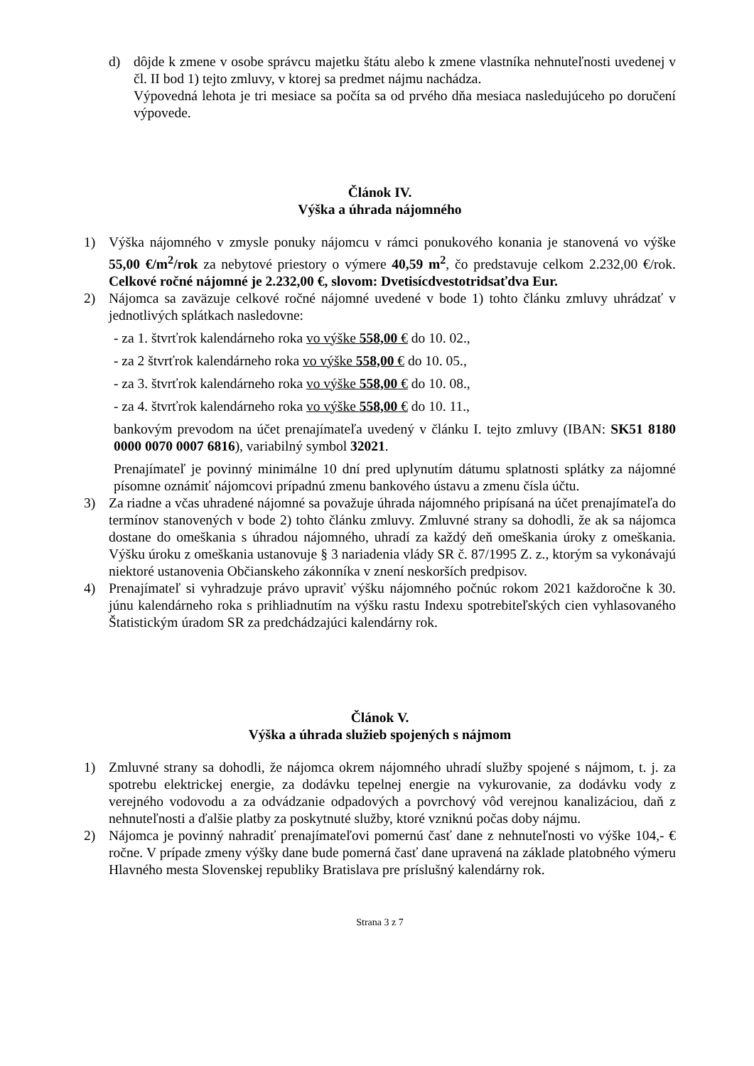d) dôjde k zmene v osobe správcu majetku štátu alebo k zmene vlastníka nehnuteľnosti uvedenej v čl. II bod 1) tejto zmluvy, v ktorej sa predmet nájmu nachádza.
Výpovedná lehota je tri mesiace sa počíta sa od prvého dňa mesiaca nasledujúceho po doručení výpovede.
Článok IV.
Výška a úhrada nájomného
1) Výška nájomného v zmysle ponuky nájomcu v rámci ponukového konania je stanovená vo výške 55,00 €/m<sup>2</sup>/rok za nebytové priestory o výmere 40,59 m<sup>2</sup>, čo predstavuje celkom 2.232,00 €/rok. Celkové ročné nájomné je 2.232,00 €, slovom: Dvetisícdvestotridsaťdva Eur.
2) Nájomca sa zaväzuje celkové ročné nájomné uvedené v bode 1) tohto článku zmluvy uhrádzať v jednotlivých splátkach nasledovne:
- za 1. štvrťrok kalendárneho roka vo výške 558,00 € do 10. 02.,
- za 2 štvrťrok kalendárneho roka vo výške 558,00 € do 10. 05.,
- za 3. štvrťrok kalendárneho roka vo výške 558,00 € do 10. 08.,
- za 4. štvrťrok kalendárneho roka vo výške 558,00 € do 10. 11.,
bankovým prevodom na účet prenajímateľa uvedený v článku I. tejto zmluvy (IBAN: SK51 8180 0000 0070 0007 6816), variabilný symbol 32021.
Prenajímateľ je povinný minimálne 10 dní pred uplynutím dátumu splatnosti splátky za nájomné písomne oznámiť nájomcovi prípadnú zmenu bankového ústavu a zmenu čísla účtu.
3) Za riadne a včas uhradené nájomné sa považuje úhrada nájomného pripísaná na účet prenajímateľa do termínov stanovených v bode 2) tohto článku zmluvy. Zmluvné strany sa dohodli, že ak sa nájomca dostane do omeškania s úhradou nájomného, uhradí za každý deň omeškania úroky z omeškania. Výšku úroku z omeškania ustanovuje § 3 nariadenia vlády SR č. 87/1995 Z. z., ktorým sa vykonávajú niektoré ustanovenia Občianskeho zákonníka v znení neskorších predpisov.
4) Prenajímateľ si vyhradzuje právo upraviť výšku nájomného počnúc rokom 2021 každoročne k 30. júnu kalendárneho roka s prihliadnutím na výšku rastu Indexu spotrebiteľských cien vyhlasovaného Štatistickým úradom SR za predchádzajúci kalendárny rok.
Článok V.
Výška a úhrada služieb spojených s nájmom
1) Zmluvné strany sa dohodli, že nájomca okrem nájomného uhradí služby spojené s nájmom, t. j. za spotrebu elektrickej energie, za dodávku tepelnej energie na vykurovanie, za dodávku vody z verejného vodovodu a za odvádzanie odpadových a povrchový vôd verejnou kanalizáciou, daň z nehnuteľnosti a ďalšie platby za poskytnuté služby, ktoré vzniknú počas doby nájmu.
2) Nájomca je povinný nahradiť prenajímateľovi pomernú časť dane z nehnuteľnosti vo výške 104,- € ročne. V prípade zmeny výšky dane bude pomerná časť dane upravená na základe platobného výmeru Hlavného mesta Slovenskej republiky Bratislava pre príslušný kalendárny rok.
Strana 3 z 7